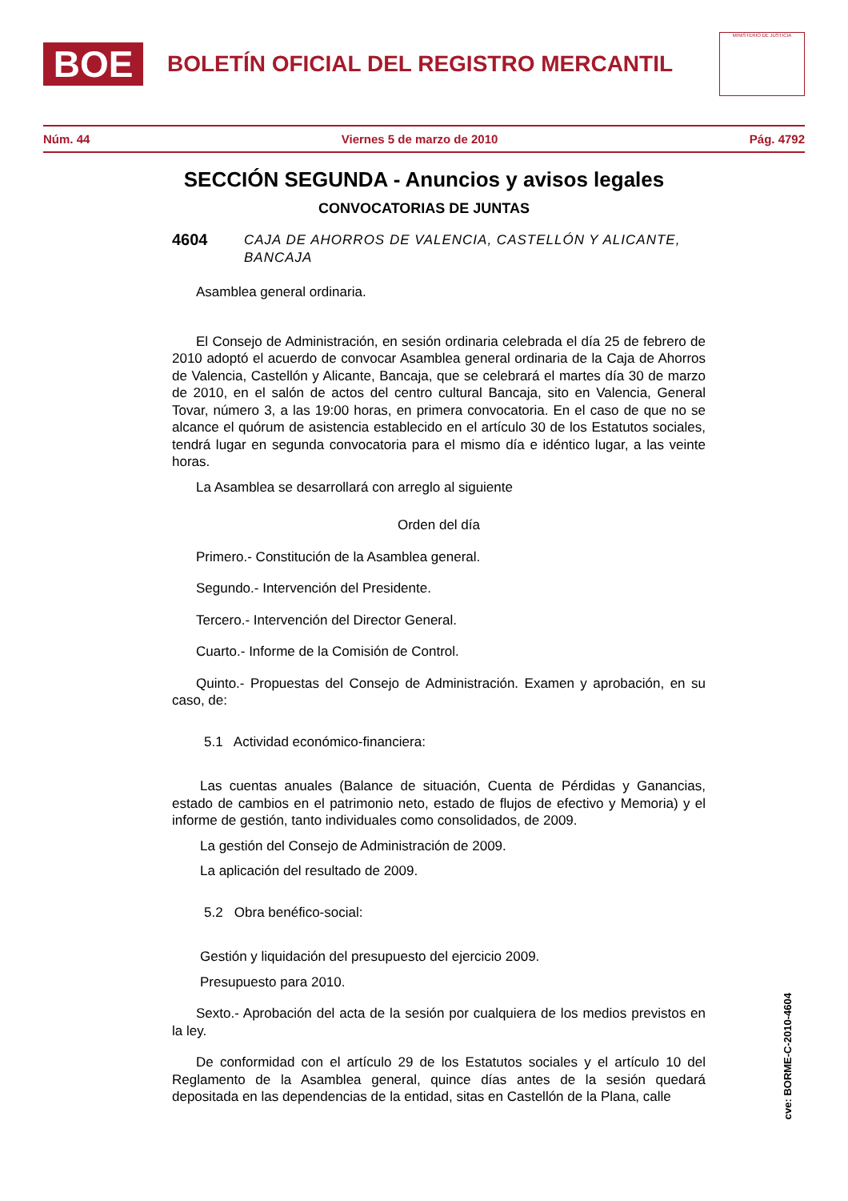BOE
BOLETÍN OFICIAL DEL REGISTRO MERCANTIL
MINISTERIO DE JUSTICIA
Núm. 44 Viernes 5 de marzo de 2010 Pág. 4792
SECCIÓN SEGUNDA - Anuncios y avisos legales
CONVOCATORIAS DE JUNTAS
4604 CAJA DE AHORROS DE VALENCIA, CASTELLÓN Y ALICANTE, BANCAJA
Asamblea general ordinaria.
El Consejo de Administración, en sesión ordinaria celebrada el día 25 de febrero de 2010 adoptó el acuerdo de convocar Asamblea general ordinaria de la Caja de Ahorros de Valencia, Castellón y Alicante, Bancaja, que se celebrará el martes día 30 de marzo de 2010, en el salón de actos del centro cultural Bancaja, sito en Valencia, General Tovar, número 3, a las 19:00 horas, en primera convocatoria. En el caso de que no se alcance el quórum de asistencia establecido en el artículo 30 de los Estatutos sociales, tendrá lugar en segunda convocatoria para el mismo día e idéntico lugar, a las veinte horas.
La Asamblea se desarrollará con arreglo al siguiente
Orden del día
Primero.- Constitución de la Asamblea general.
Segundo.- Intervención del Presidente.
Tercero.- Intervención del Director General.
Cuarto.- Informe de la Comisión de Control.
Quinto.- Propuestas del Consejo de Administración. Examen y aprobación, en su caso, de:
5.1 Actividad económico-financiera:
Las cuentas anuales (Balance de situación, Cuenta de Pérdidas y Ganancias, estado de cambios en el patrimonio neto, estado de flujos de efectivo y Memoria) y el informe de gestión, tanto individuales como consolidados, de 2009.
La gestión del Consejo de Administración de 2009.
La aplicación del resultado de 2009.
5.2 Obra benéfico-social:
Gestión y liquidación del presupuesto del ejercicio 2009.
Presupuesto para 2010.
Sexto.- Aprobación del acta de la sesión por cualquiera de los medios previstos en la ley.
De conformidad con el artículo 29 de los Estatutos sociales y el artículo 10 del Reglamento de la Asamblea general, quince días antes de la sesión quedará depositada en las dependencias de la entidad, sitas en Castellón de la Plana, calle
cve: BORME-C-2010-4604